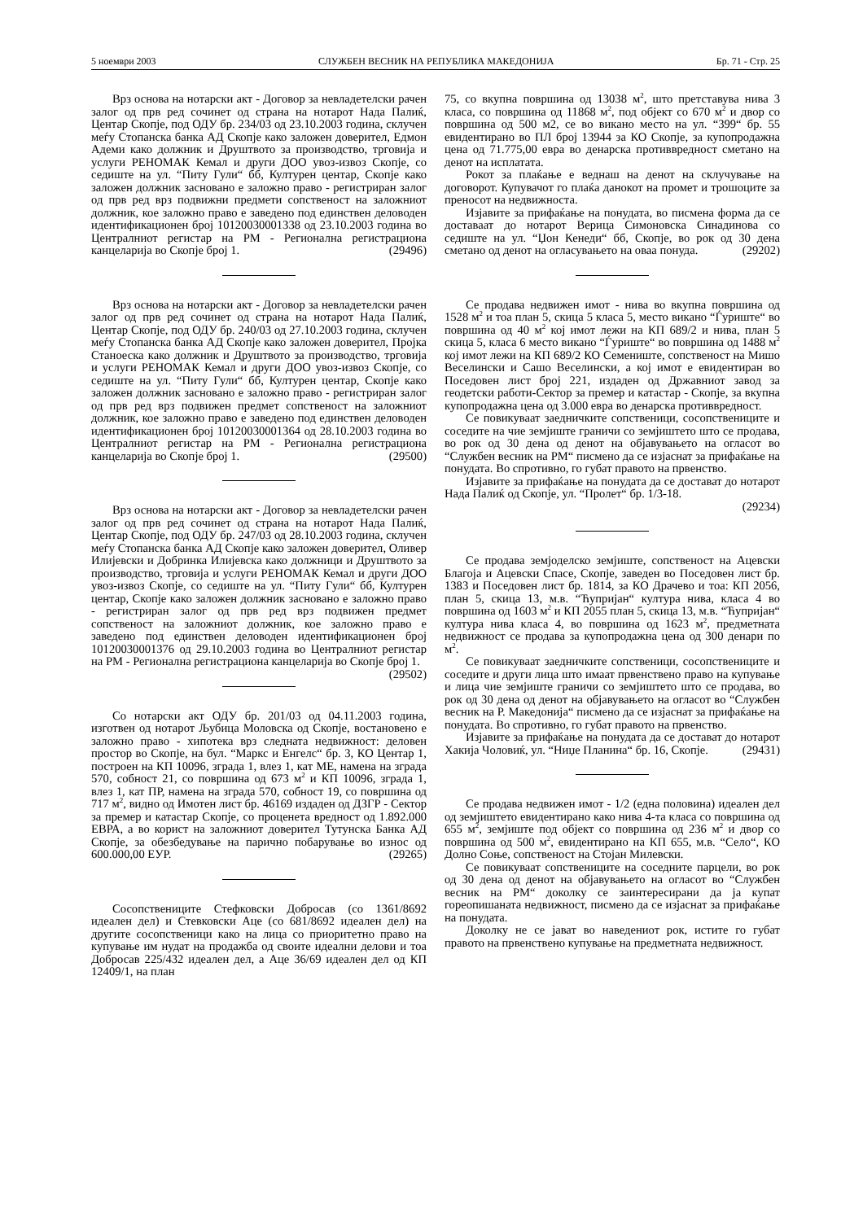5 ноември 2003 СЛУЖБЕН ВЕСНИК НА РЕПУБЛИКА МАКЕДОНИЈА Бр. 71 - Стр. 25
Врз основа на нотарски акт - Договор за невладетелски рачен залог од прв ред сочинет од страна на нотарот Нада Палиќ, Центар Скопје, под ОДУ бр. 234/03 од 23.10.2003 година, склучен меѓу Стопанска банка АД Скопје како заложен доверител, Едмон Адеми како должник и Друштвото за производство, трговија и услуги РЕНОМАК Кемал и други ДОО увоз-извоз Скопје, со седиште на ул. “Питу Гули“ бб, Културен центар, Скопје како заложен должник засновано е заложно право - регистриран залог од прв ред врз подвижни предмети сопственост на заложниот должник, кое заложно право е заведено под единствен деловоден идентификационен број 10120030001338 од 23.10.2003 година во Централниот регистар на РМ - Регионална регистрациона канцеларија во Скопје број 1. (29496)
Врз основа на нотарски акт - Договор за невладетелски рачен залог од прв ред сочинет од страна на нотарот Нада Палиќ, Центар Скопје, под ОДУ бр. 240/03 од 27.10.2003 година, склучен меѓу Стопанска банка АД Скопје како заложен доверител, Пројка Станоеска како должник и Друштвото за производство, трговија и услуги РЕНОМАК Кемал и други ДОО увоз-извоз Скопје, со седиште на ул. “Питу Гули“ бб, Културен центар, Скопје како заложен должник засновано е заложно право - регистриран залог од прв ред врз подвижен предмет сопственост на заложниот должник, кое заложно право е заведено под единствен деловоден идентификационен број 10120030001364 од 28.10.2003 година во Централниот регистар на РМ - Регионална регистрациона канцеларија во Скопје број 1. (29500)
Врз основа на нотарски акт - Договор за невладетелски рачен залог од прв ред сочинет од страна на нотарот Нада Палиќ, Центар Скопје, под ОДУ бр. 247/03 од 28.10.2003 година, склучен меѓу Стопанска банка АД Скопје како заложен доверител, Оливер Илијевски и Добринка Илијевска како должници и Друштвото за производство, трговија и услуги РЕНОМАК Кемал и други ДОО увоз-извоз Скопје, со седиште на ул. “Питу Гули“ бб, Културен центар, Скопје како заложен должник засновано е заложно право - регистриран залог од прв ред врз подвижен предмет сопственост на заложниот должник, кое заложно право е заведено под единствен деловоден идентификационен број 10120030001376 од 29.10.2003 година во Централниот регистар на РМ - Регионална регистрациона канцеларија во Скопје број 1. (29502)
Со нотарски акт ОДУ бр. 201/03 од 04.11.2003 година, изготвен од нотарот Љубица Моловска од Скопје, востановено е заложно право - хипотека врз следната недвижност: деловен простор во Скопје, на бул. “Маркс и Енгелс“ бр. 3, КО Центар 1, построен на КП 10096, зграда 1, влез 1, кат МЕ, намена на зграда 570, собност 21, со површина од 673 м<sup>2</sup> и КП 10096, зграда 1, влез 1, кат ПР, намена на зграда 570, собност 19, со површина од 717 м<sup>2</sup>, видно од Имотен лист бр. 46169 издаден од ДЗГР - Сектор за премер и катастар Скопје, со проценета вредност од 1.892.000 ЕВРА, а во корист на заложниот доверител Тутунска Банка АД Скопје, за обезбедување на парично побарување во износ од 600.000,00 ЕУР. (29265)
Сосопствениците Стефковски Добросав (со 1361/8692 идеален дел) и Стевковски Аце (со 681/8692 идеален дел) на другите сосопственици како на лица со приоритетно право на купување им нудат на продажба од своите идеални делови и тоа Добросав 225/432 идеален дел, а Аце 36/69 идеален дел од КП 12409/1, на план
75, со вкупна површина од 13038 м<sup>2</sup>, што претставува нива 3 класа, со површина од 11868 м<sup>2</sup>, под објект со 670 м<sup>2</sup> и двор со површина од 500 м2, се во викано место на ул. “399“ бр. 55 евидентирано во ПЛ број 13944 за КО Скопје, за купопродажна цена од 71.775,00 евра во денарска противвредност сметано на денот на исплатата.
Рокот за плаќање е веднаш на денот на склучување на договорот. Купувачот го плаќа данокот на промет и трошоците за преносот на недвижноста.
Изјавите за прифаќање на понудата, во писмена форма да се доставаат до нотарот Верица Симоновска Синадинова со седиште на ул. “Џон Кенеди“ бб, Скопје, во рок од 30 дена сметано од денот на огласувањето на оваа понуда. (29202)
Се продава недвижен имот - нива во вкупна површина од 1528 м<sup>2</sup> и тоа план 5, скица 5 класа 5, место викано “Ѓуриште“ во површина од 40 м<sup>2</sup> кој имот лежи на КП 689/2 и нива, план 5 скица 5, класа 6 место викано “Ѓуриште“ во површина од 1488 м<sup>2</sup> кој имот лежи на КП 689/2 КО Семениште, сопственост на Мишо Веселински и Сашо Веселински, а кој имот е евидентиран во Поседовен лист број 221, издаден од Државниот завод за геодетски работи-Сектор за премер и катастар - Скопје, за вкупна купопродажна цена од 3.000 евра во денарска противвредност.
Се повикуваат заедничките сопственици, сосопствениците и соседите на чие земјиште граничи со земјиштето што се продава, во рок од 30 дена од денот на објавувањето на огласот во “Службен весник на РМ“ писмено да се изјаснат за прифаќање на понудата. Во спротивно, го губат правото на првенство.
Изјавите за прифаќање на понудата да се достават до нотарот Нада Палиќ од Скопје, ул. “Пролет“ бр. 1/3-18.
(29234)
Се продава земјоделско земјиште, сопственост на Ацевски Благоја и Ацевски Спасе, Скопје, заведен во Поседовен лист бр. 1383 и Поседовен лист бр. 1814, за КО Драчево и тоа: КП 2056, план 5, скица 13, м.в. “Ћупријан“ култура нива, класа 4 во површина од 1603 м<sup>2</sup> и КП 2055 план 5, скица 13, м.в. “Ћупријан“ култура нива класа 4, во површина од 1623 м<sup>2</sup>, предметната недвижност се продава за купопродажна цена од 300 денари по м<sup>2</sup>.
Се повикуваат заедничките сопственици, сосопствениците и соседите и други лица што имаат првенствено право на купување и лица чие земјиште граничи со земјиштето што се продава, во рок од 30 дена од денот на објавувањето на огласот во “Службен весник на Р. Македонија“ писмено да се изјаснат за прифаќање на понудата. Во спротивно, го губат правото на првенство.
Изјавите за прифаќање на понудата да се достават до нотарот Хакија Чоловиќ, ул. “Ниџе Планина“ бр. 16, Скопје. (29431)
Се продава недвижен имот - 1/2 (една половина) идеален дел од земјиштето евидентирано како нива 4-та класа со површина од 655 м<sup>2</sup>, земјиште под објект со површина од 236 м<sup>2</sup> и двор со површина од 500 м<sup>2</sup>, евидентирано на КП 655, м.в. “Село“, КО Долно Соње, сопственост на Стојан Милевски.
Се повикуваат сопствениците на соседните парцели, во рок од 30 дена од денот на објавувањето на огласот во “Службен весник на РМ“ доколку се заинтересирани да ја купат гореопишаната недвижност, писмено да се изјаснат за прифаќање на понудата.
Доколку не се јават во наведениот рок, истите го губат правото на првенствено купување на предметната недвижност.